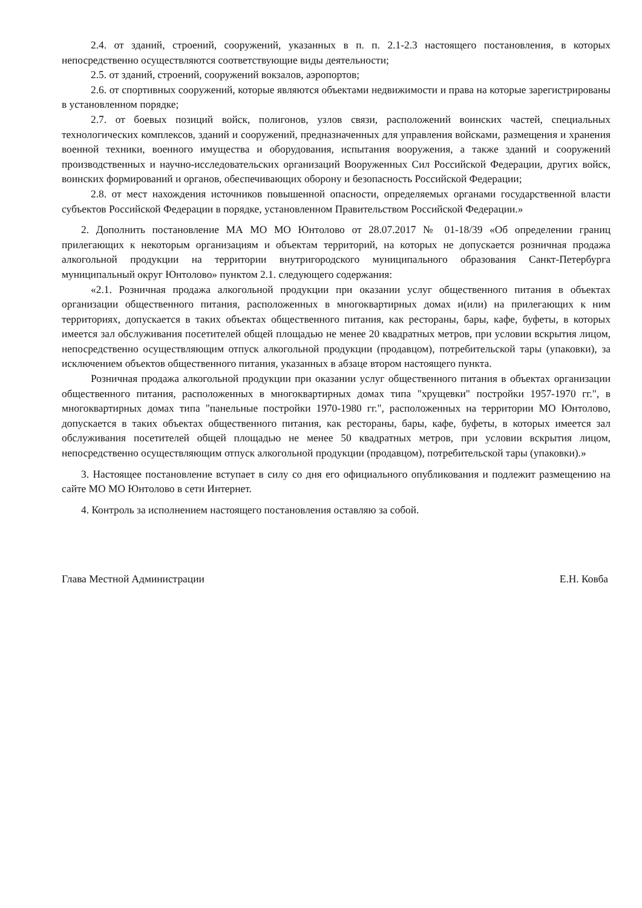2.4. от зданий, строений, сооружений, указанных в п. п. 2.1-2.3 настоящего постановления, в которых непосредственно осуществляются соответствующие виды деятельности;
2.5. от зданий, строений, сооружений вокзалов, аэропортов;
2.6. от спортивных сооружений, которые являются объектами недвижимости и права на которые зарегистрированы в установленном порядке;
2.7. от боевых позиций войск, полигонов, узлов связи, расположений воинских частей, специальных технологических комплексов, зданий и сооружений, предназначенных для управления войсками, размещения и хранения военной техники, военного имущества и оборудования, испытания вооружения, а также зданий и сооружений производственных и научно-исследовательских организаций Вооруженных Сил Российской Федерации, других войск, воинских формирований и органов, обеспечивающих оборону и безопасность Российской Федерации;
2.8. от мест нахождения источников повышенной опасности, определяемых органами государственной власти субъектов Российской Федерации в порядке, установленном Правительством Российской Федерации.»
2. Дополнить постановление МА МО МО Юнтолово от 28.07.2017 № 01-18/39 «Об определении границ прилегающих к некоторым организациям и объектам территорий, на которых не допускается розничная продажа алкогольной продукции на территории внутригородского муниципального образования Санкт-Петербурга муниципальный округ Юнтолово» пунктом 2.1. следующего содержания:
«2.1. Розничная продажа алкогольной продукции при оказании услуг общественного питания в объектах организации общественного питания, расположенных в многоквартирных домах и(или) на прилегающих к ним территориях, допускается в таких объектах общественного питания, как рестораны, бары, кафе, буфеты, в которых имеется зал обслуживания посетителей общей площадью не менее 20 квадратных метров, при условии вскрытия лицом, непосредственно осуществляющим отпуск алкогольной продукции (продавцом), потребительской тары (упаковки), за исключением объектов общественного питания, указанных в абзаце втором настоящего пункта.
Розничная продажа алкогольной продукции при оказании услуг общественного питания в объектах организации общественного питания, расположенных в многоквартирных домах типа "хрущевки" постройки 1957-1970 гг.", в многоквартирных домах типа "панельные постройки 1970-1980 гг.", расположенных на территории МО Юнтолово, допускается в таких объектах общественного питания, как рестораны, бары, кафе, буфеты, в которых имеется зал обслуживания посетителей общей площадью не менее 50 квадратных метров, при условии вскрытия лицом, непосредственно осуществляющим отпуск алкогольной продукции (продавцом), потребительской тары (упаковки).»
3. Настоящее постановление вступает в силу со дня его официального опубликования и подлежит размещению на сайте МО МО Юнтолово в сети Интернет.
4. Контроль за исполнением настоящего постановления оставляю за собой.
Глава Местной Администрации Е.Н. Ковба